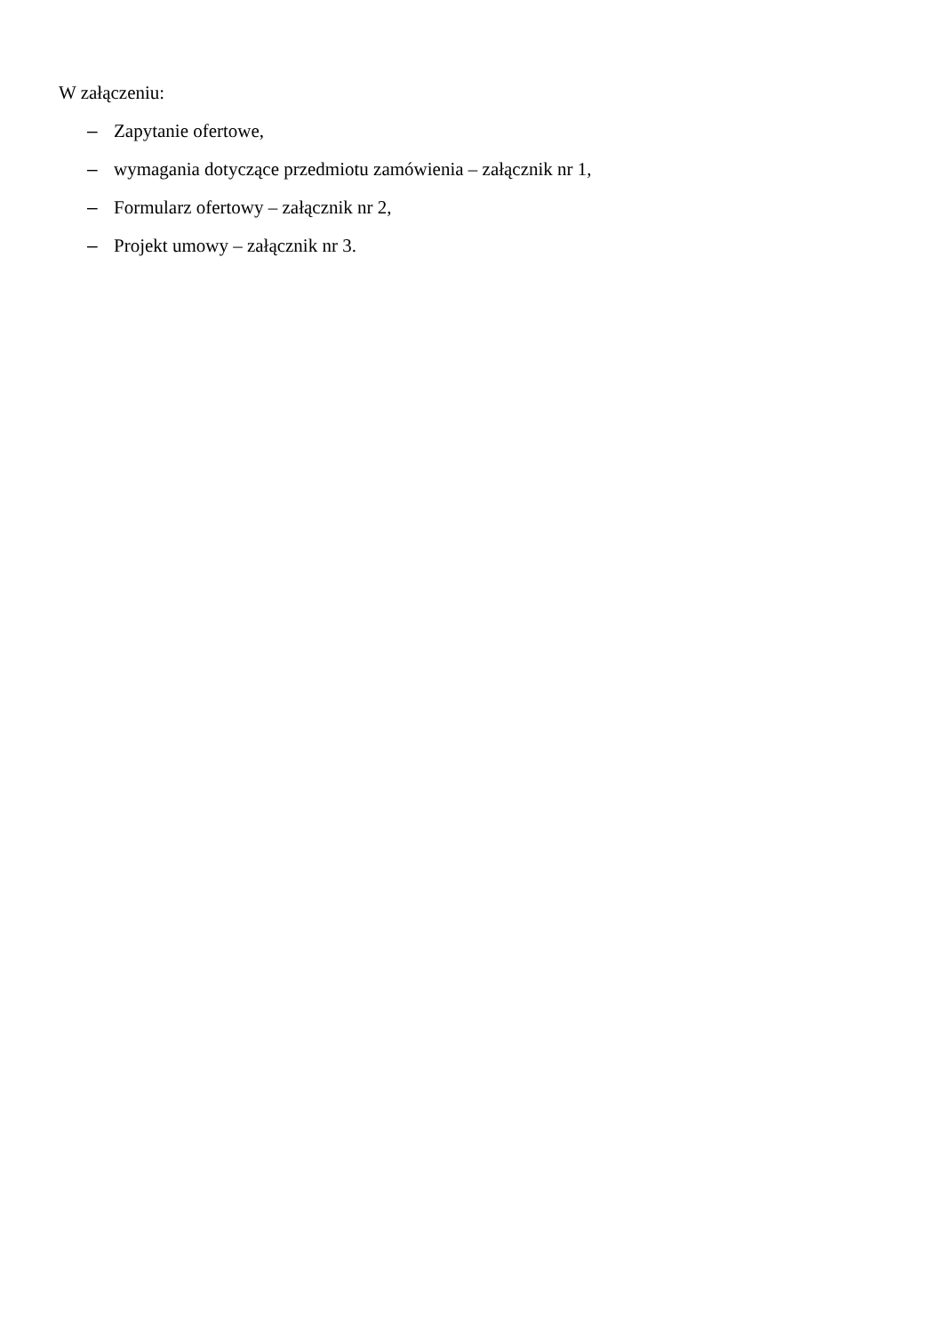W załączeniu:
– Zapytanie ofertowe,
– wymagania dotyczące przedmiotu zamówienia – załącznik nr 1,
– Formularz ofertowy – załącznik nr 2,
– Projekt umowy – załącznik nr 3.